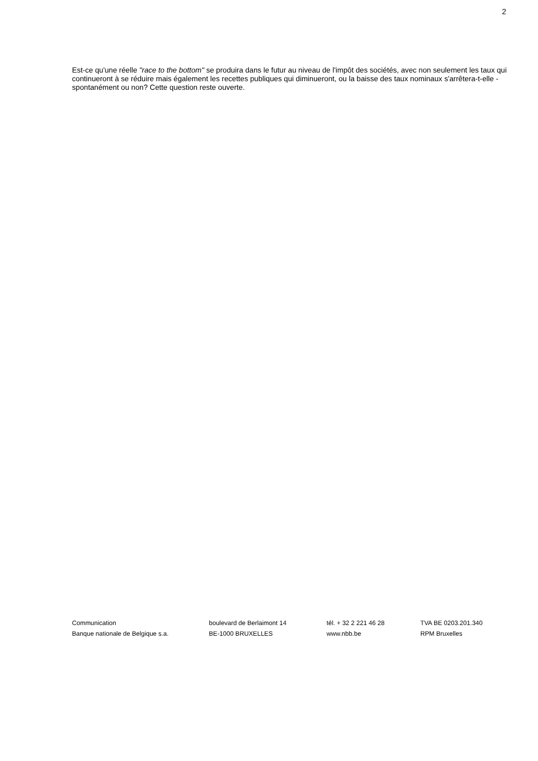2
Est-ce qu'une réelle "race to the bottom" se produira dans le futur au niveau de l'impôt des sociétés, avec non seulement les taux qui continueront à se réduire mais également les recettes publiques qui diminueront, ou la baisse des taux nominaux s'arrêtera-t-elle - spontanément ou non? Cette question reste ouverte.
Communication
Banque nationale de Belgique s.a.
boulevard de Berlaimont 14
BE-1000 BRUXELLES
tél. + 32 2 221 46 28
www.nbb.be
TVA BE 0203.201.340
RPM Bruxelles